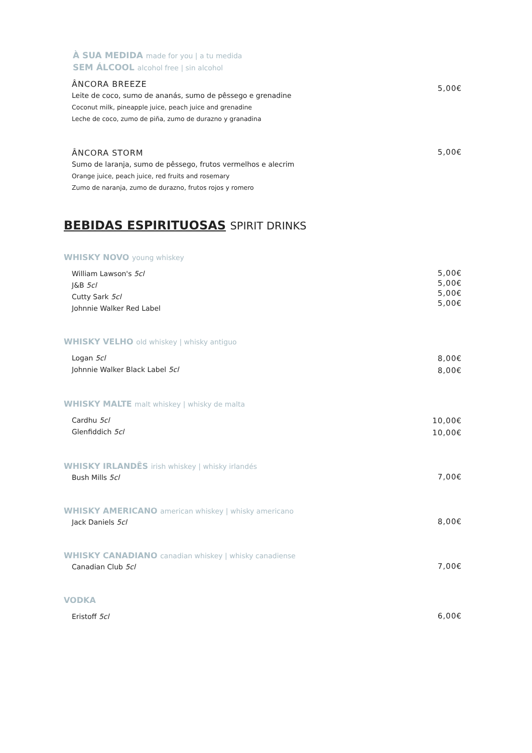À SUA MEDIDA made for you | a tu medida
SEM ÁLCOOL alcohol free | sin alcohol
ÂNCORA BREEZE
Leite de coco, sumo de ananás, sumo de pêssego e grenadine
Coconut milk, pineapple juice, peach juice and grenadine
Leche de coco, zumo de piña, zumo de durazno y granadina
5,00€
ÂNCORA STORM
Sumo de laranja, sumo de pêssego, frutos vermelhos e alecrim
Orange juice, peach juice, red fruits and rosemary
Zumo de naranja, zumo de durazno, frutos rojos y romero
5,00€
BEBIDAS ESPIRITUOSAS SPIRIT DRINKS
WHISKY NOVO young whiskey
William Lawson's 5cl
J&B 5cl
Cutty Sark 5cl
Johnnie Walker Red Label
5,00€
5,00€
5,00€
5,00€
WHISKY VELHO old whiskey | whisky antiguo
Logan 5cl
Johnnie Walker Black Label 5cl
8,00€
8,00€
WHISKY MALTE malt whiskey | whisky de malta
Cardhu 5cl
Glenfiddich 5cl
10,00€
10,00€
WHISKY IRLANDÊS irish whiskey | whisky irlandés
Bush Mills 5cl
7,00€
WHISKY AMERICANO american whiskey | whisky americano
Jack Daniels 5cl
8,00€
WHISKY CANADIANO canadian whiskey | whisky canadiense
Canadian Club 5cl
7,00€
VODKA
Eristoff 5cl
6,00€